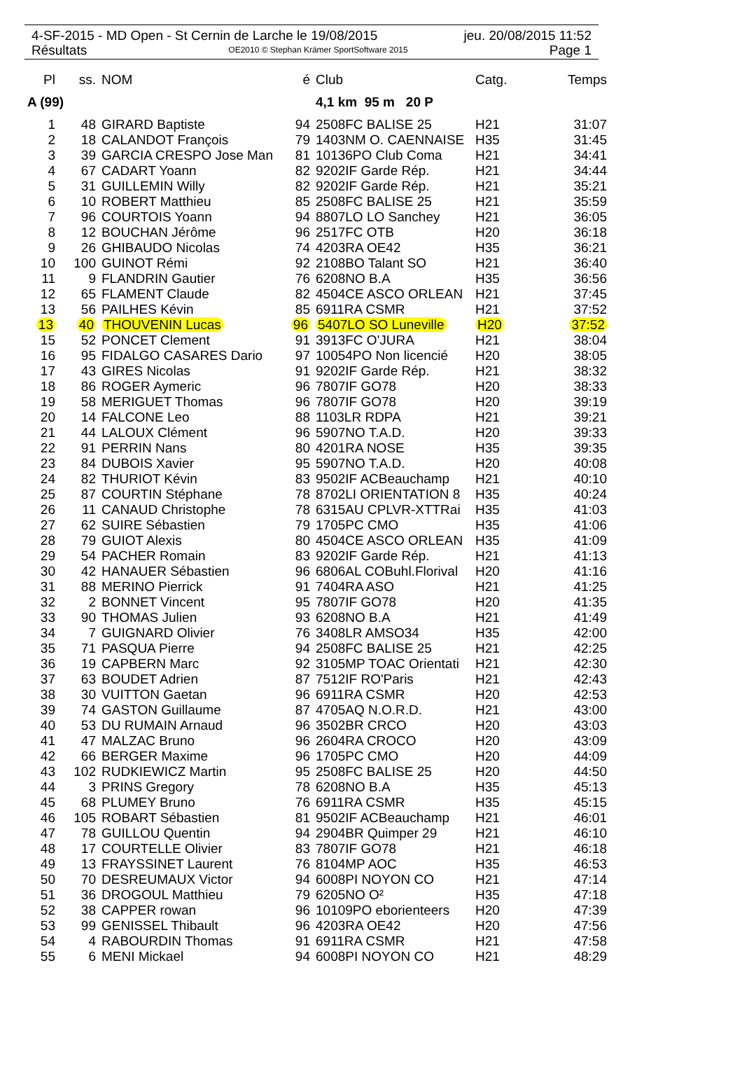4-SF-2015 - MD Open - St Cernin de Larche le 19/08/2015 jeu. 20/08/2015 11:52
Résultats OE2010 © Stephan Krämer SportSoftware 2015 Page 1
| Pl | ss. | NOM | é | Club | Catg. | Temps |
| --- | --- | --- | --- | --- | --- | --- |
| A (99) | | | | 4,1 km 95 m 20 P | | |
| 1 | 48 | GIRARD Baptiste | 94 | 2508FC BALISE 25 | H21 | 31:07 |
| 2 | 18 | CALANDOT François | 79 | 1403NM O. CAENNAISE | H35 | 31:45 |
| 3 | 39 | GARCIA CRESPO Jose Man | 81 | 10136PO Club Coma | H21 | 34:41 |
| 4 | 67 | CADART Yoann | 82 | 9202IF Garde Rép. | H21 | 34:44 |
| 5 | 31 | GUILLEMIN Willy | 82 | 9202IF Garde Rép. | H21 | 35:21 |
| 6 | 10 | ROBERT Matthieu | 85 | 2508FC BALISE 25 | H21 | 35:59 |
| 7 | 96 | COURTOIS Yoann | 94 | 8807LO LO Sanchey | H21 | 36:05 |
| 8 | 12 | BOUCHAN Jérôme | 96 | 2517FC OTB | H20 | 36:18 |
| 9 | 26 | GHIBAUDO Nicolas | 74 | 4203RA OE42 | H35 | 36:21 |
| 10 | 100 | GUINOT Rémi | 92 | 2108BO Talant SO | H21 | 36:40 |
| 11 | 9 | FLANDRIN Gautier | 76 | 6208NO B.A | H35 | 36:56 |
| 12 | 65 | FLAMENT Claude | 82 | 4504CE ASCO ORLEAN | H21 | 37:45 |
| 13 | 56 | PAILHES Kévin | 85 | 6911RA CSMR | H21 | 37:52 |
| 13 | 40 | THOUVENIN Lucas | 96 | 5407LO SO Luneville | H20 | 37:52 |
| 15 | 52 | PONCET Clement | 91 | 3913FC O'JURA | H21 | 38:04 |
| 16 | 95 | FIDALGO CASARES Dario | 97 | 10054PO Non licencié | H20 | 38:05 |
| 17 | 43 | GIRES Nicolas | 91 | 9202IF Garde Rép. | H21 | 38:32 |
| 18 | 86 | ROGER Aymeric | 96 | 7807IF GO78 | H20 | 38:33 |
| 19 | 58 | MERIGUET Thomas | 96 | 7807IF GO78 | H20 | 39:19 |
| 20 | 14 | FALCONE Leo | 88 | 1103LR RDPA | H21 | 39:21 |
| 21 | 44 | LALOUX Clément | 96 | 5907NO T.A.D. | H20 | 39:33 |
| 22 | 91 | PERRIN Nans | 80 | 4201RA NOSE | H35 | 39:35 |
| 23 | 84 | DUBOIS Xavier | 95 | 5907NO T.A.D. | H20 | 40:08 |
| 24 | 82 | THURIOT Kévin | 83 | 9502IF ACBeauchamp | H21 | 40:10 |
| 25 | 87 | COURTIN Stéphane | 78 | 8702LI ORIENTATION 8 | H35 | 40:24 |
| 26 | 11 | CANAUD Christophe | 78 | 6315AU CPLVR-XTTRai | H35 | 41:03 |
| 27 | 62 | SUIRE Sébastien | 79 | 1705PC CMO | H35 | 41:06 |
| 28 | 79 | GUIOT Alexis | 80 | 4504CE ASCO ORLEAN | H35 | 41:09 |
| 29 | 54 | PACHER Romain | 83 | 9202IF Garde Rép. | H21 | 41:13 |
| 30 | 42 | HANAUER Sébastien | 96 | 6806AL COBuhl.Florival | H20 | 41:16 |
| 31 | 88 | MERINO Pierrick | 91 | 7404RA ASO | H21 | 41:25 |
| 32 | 2 | BONNET Vincent | 95 | 7807IF GO78 | H20 | 41:35 |
| 33 | 90 | THOMAS Julien | 93 | 6208NO B.A | H21 | 41:49 |
| 34 | 7 | GUIGNARD Olivier | 76 | 3408LR AMSO34 | H35 | 42:00 |
| 35 | 71 | PASQUA Pierre | 94 | 2508FC BALISE 25 | H21 | 42:25 |
| 36 | 19 | CAPBERN Marc | 92 | 3105MP TOAC Orientati | H21 | 42:30 |
| 37 | 63 | BOUDET Adrien | 87 | 7512IF RO'Paris | H21 | 42:43 |
| 38 | 30 | VUITTON Gaetan | 96 | 6911RA CSMR | H20 | 42:53 |
| 39 | 74 | GASTON Guillaume | 87 | 4705AQ N.O.R.D. | H21 | 43:00 |
| 40 | 53 | DU RUMAIN Arnaud | 96 | 3502BR CRCO | H20 | 43:03 |
| 41 | 47 | MALZAC Bruno | 96 | 2604RA CROCO | H20 | 43:09 |
| 42 | 66 | BERGER Maxime | 96 | 1705PC CMO | H20 | 44:09 |
| 43 | 102 | RUDKIEWICZ Martin | 95 | 2508FC BALISE 25 | H20 | 44:50 |
| 44 | 3 | PRINS Gregory | 78 | 6208NO B.A | H35 | 45:13 |
| 45 | 68 | PLUMEY Bruno | 76 | 6911RA CSMR | H35 | 45:15 |
| 46 | 105 | ROBART Sébastien | 81 | 9502IF ACBeauchamp | H21 | 46:01 |
| 47 | 78 | GUILLOU Quentin | 94 | 2904BR Quimper 29 | H21 | 46:10 |
| 48 | 17 | COURTELLE Olivier | 83 | 7807IF GO78 | H21 | 46:18 |
| 49 | 13 | FRAYSSINET Laurent | 76 | 8104MP AOC | H35 | 46:53 |
| 50 | 70 | DESREUMAUX Victor | 94 | 6008PI NOYON CO | H21 | 47:14 |
| 51 | 36 | DROGOUL Matthieu | 79 | 6205NO O² | H35 | 47:18 |
| 52 | 38 | CAPPER rowan | 96 | 10109PO eborienteers | H20 | 47:39 |
| 53 | 99 | GENISSEL Thibault | 96 | 4203RA OE42 | H20 | 47:56 |
| 54 | 4 | RABOURDIN Thomas | 91 | 6911RA CSMR | H21 | 47:58 |
| 55 | 6 | MENI Mickael | 94 | 6008PI NOYON CO | H21 | 48:29 |